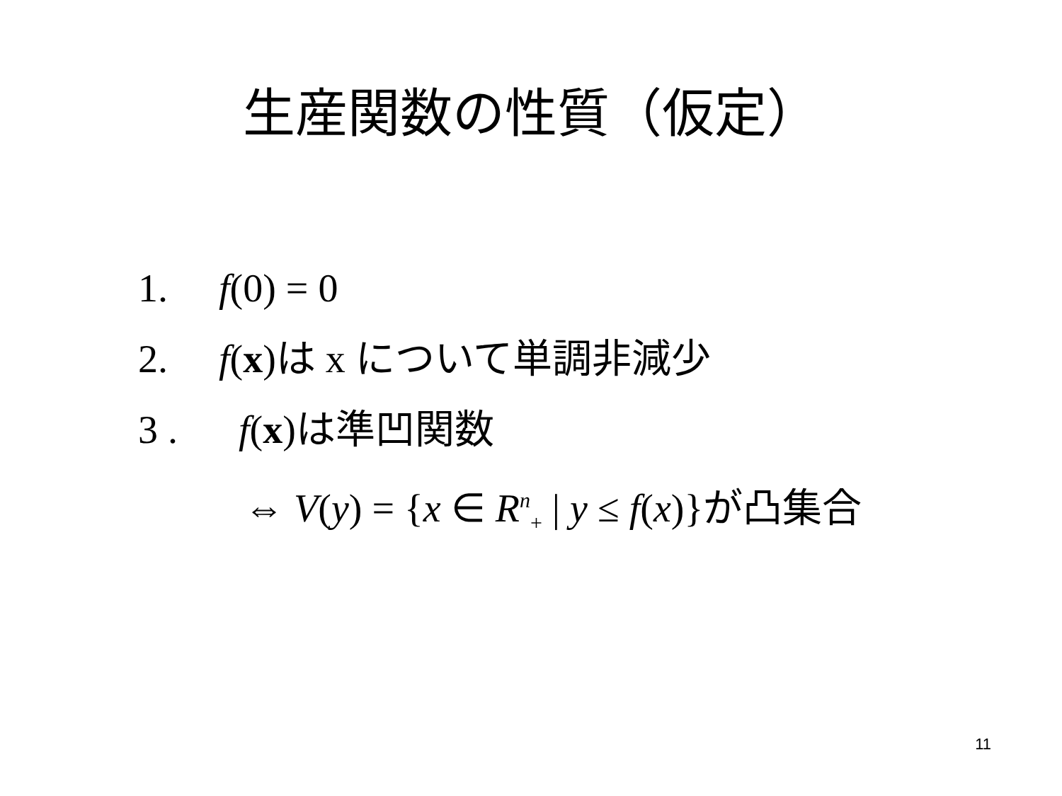生産関数の性質（仮定）
1. f(0) = 0
2. f(x)は x について単調非減少
3 . f(x)は準凹関数
⇔ V(y) = {x ∈ R<sup>n</sup><sub>+</sub> | y ≤ f(x)}が凸集合
11